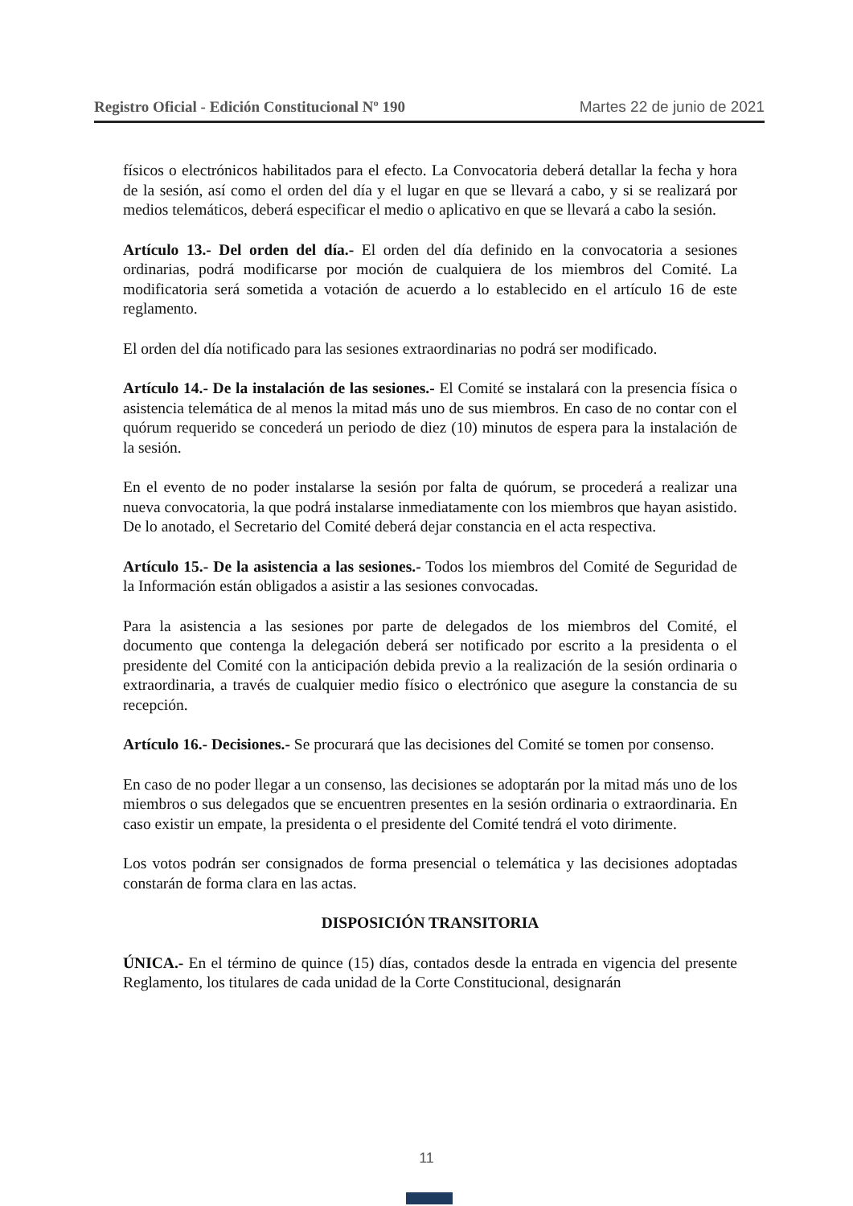Registro Oficial - Edición Constitucional Nº 190 Martes 22 de junio de 2021
físicos o electrónicos habilitados para el efecto. La Convocatoria deberá detallar la fecha y hora de la sesión, así como el orden del día y el lugar en que se llevará a cabo, y si se realizará por medios telemáticos, deberá especificar el medio o aplicativo en que se llevará a cabo la sesión.
Artículo 13.- Del orden del día.- El orden del día definido en la convocatoria a sesiones ordinarias, podrá modificarse por moción de cualquiera de los miembros del Comité. La modificatoria será sometida a votación de acuerdo a lo establecido en el artículo 16 de este reglamento.
El orden del día notificado para las sesiones extraordinarias no podrá ser modificado.
Artículo 14.- De la instalación de las sesiones.- El Comité se instalará con la presencia física o asistencia telemática de al menos la mitad más uno de sus miembros. En caso de no contar con el quórum requerido se concederá un periodo de diez (10) minutos de espera para la instalación de la sesión.
En el evento de no poder instalarse la sesión por falta de quórum, se procederá a realizar una nueva convocatoria, la que podrá instalarse inmediatamente con los miembros que hayan asistido. De lo anotado, el Secretario del Comité deberá dejar constancia en el acta respectiva.
Artículo 15.- De la asistencia a las sesiones.- Todos los miembros del Comité de Seguridad de la Información están obligados a asistir a las sesiones convocadas.
Para la asistencia a las sesiones por parte de delegados de los miembros del Comité, el documento que contenga la delegación deberá ser notificado por escrito a la presidenta o el presidente del Comité con la anticipación debida previo a la realización de la sesión ordinaria o extraordinaria, a través de cualquier medio físico o electrónico que asegure la constancia de su recepción.
Artículo 16.- Decisiones.- Se procurará que las decisiones del Comité se tomen por consenso.
En caso de no poder llegar a un consenso, las decisiones se adoptarán por la mitad más uno de los miembros o sus delegados que se encuentren presentes en la sesión ordinaria o extraordinaria. En caso existir un empate, la presidenta o el presidente del Comité tendrá el voto dirimente.
Los votos podrán ser consignados de forma presencial o telemática y las decisiones adoptadas constarán de forma clara en las actas.
DISPOSICIÓN TRANSITORIA
ÚNICA.- En el término de quince (15) días, contados desde la entrada en vigencia del presente Reglamento, los titulares de cada unidad de la Corte Constitucional, designarán
11